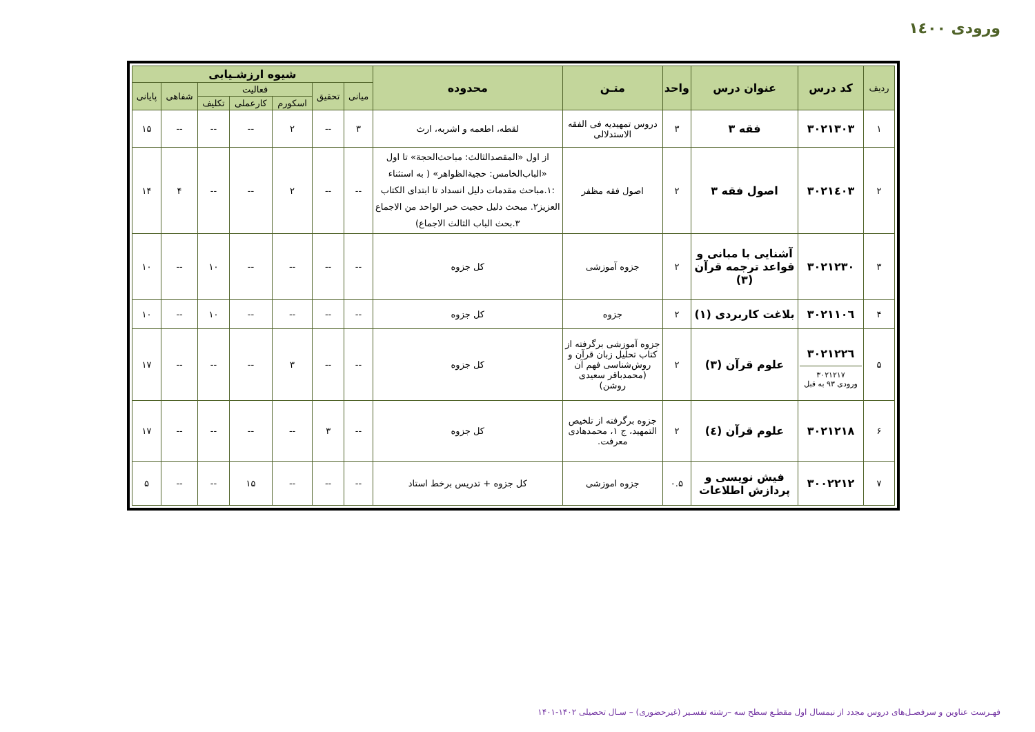ورودی ۱٤۰۰
| ردیف | کد درس | عنوان درس | واحد | متـن | محدوده | شیوه ارزشـیابی | | | | | | |
| --- | --- | --- | --- | --- | --- | --- | --- | --- | --- | --- | --- | --- |
| | | | | | | میانی | تحقیق | فعالیت | | | شفاهی | پایانی |
| | | | | | | | | اسکورم | کارعملی | تکلیف | | |
| ۱ | ۳۰۲۱۳۰۳ | فقه ۳ | ۳ | دروس تمهیدیه فی الفقه الاستدلالی | لقطه، اطعمه و اشربه، ارث | ۳ | -- | ۲ | -- | -- | -- | ۱۵ |
| ۲ | ۳۰۲۱٤۰۳ | اصول فقه ۳ | ۲ | اصول فقه مظفر | از اول «المقصدالثالث: مباحث‌الحجة» تا اول «الباب‌الخامس: حجیةالظواهر» ( به استثناء :۱.مباحث مقدمات دلیل انسداد تا ابتدای الکتاب العزیز۲. مبحث دلیل حجیت خبر الواحد من الاجماع ۳.بحث الباب الثالث الاجماع) | -- | -- | ۲ | -- | -- | ۴ | ۱۴ |
| ۳ | ۳۰۲۱۲۳۰ | آشنایی با مبانی و قواعد ترجمه قرآن (۳) | ۲ | جزوه آموزشی | کل جزوه | -- | -- | -- | -- | ۱۰ | -- | ۱۰ |
| ۴ | ۳۰۲۱۱۰٦ | بلاغت کاربردی (۱) | ۲ | جزوه | کل جزوه | -- | -- | -- | -- | ۱۰ | -- | ۱۰ |
| ۵ | ۳۰۲۱۲۲٦ ۳۰۲۱۲۱۷ ورودی ۹۳ به قبل | علوم قرآن (۳) | ۲ | جزوه آموزشی برگرفته از کتاب تحلیل زبان قرآن و روش‌شناسی فهم آن (محمدباقر سعیدی روشن) | کل جزوه | -- | -- | ۳ | -- | -- | -- | ۱۷ |
| ۶ | ۳۰۲۱۲۱۸ | علوم قرآن (٤) | ۲ | جزوه برگرفته از تلخیص التمهید، ج ۱، محمدهادی معرفت. | کل جزوه | -- | ۳ | -- | -- | -- | -- | ۱۷ |
| ۷ | ۳۰۰۲۲۱۲ | فیش نویسی و پردازش اطلاعات | ۰.۵ | جزوه اموزشی | کل جزوه + تدریس برخط استاد | -- | -- | -- | ۱۵ | -- | -- | ۵ |
فهـرست عناوین و سرفصـل‌های دروس مجدد از نیمسال اول مقطـع سطح سه –رشته تفسـیر (غیرحضوری) – سـال تحصیلی ۱۴۰۲-۱۴۰۱